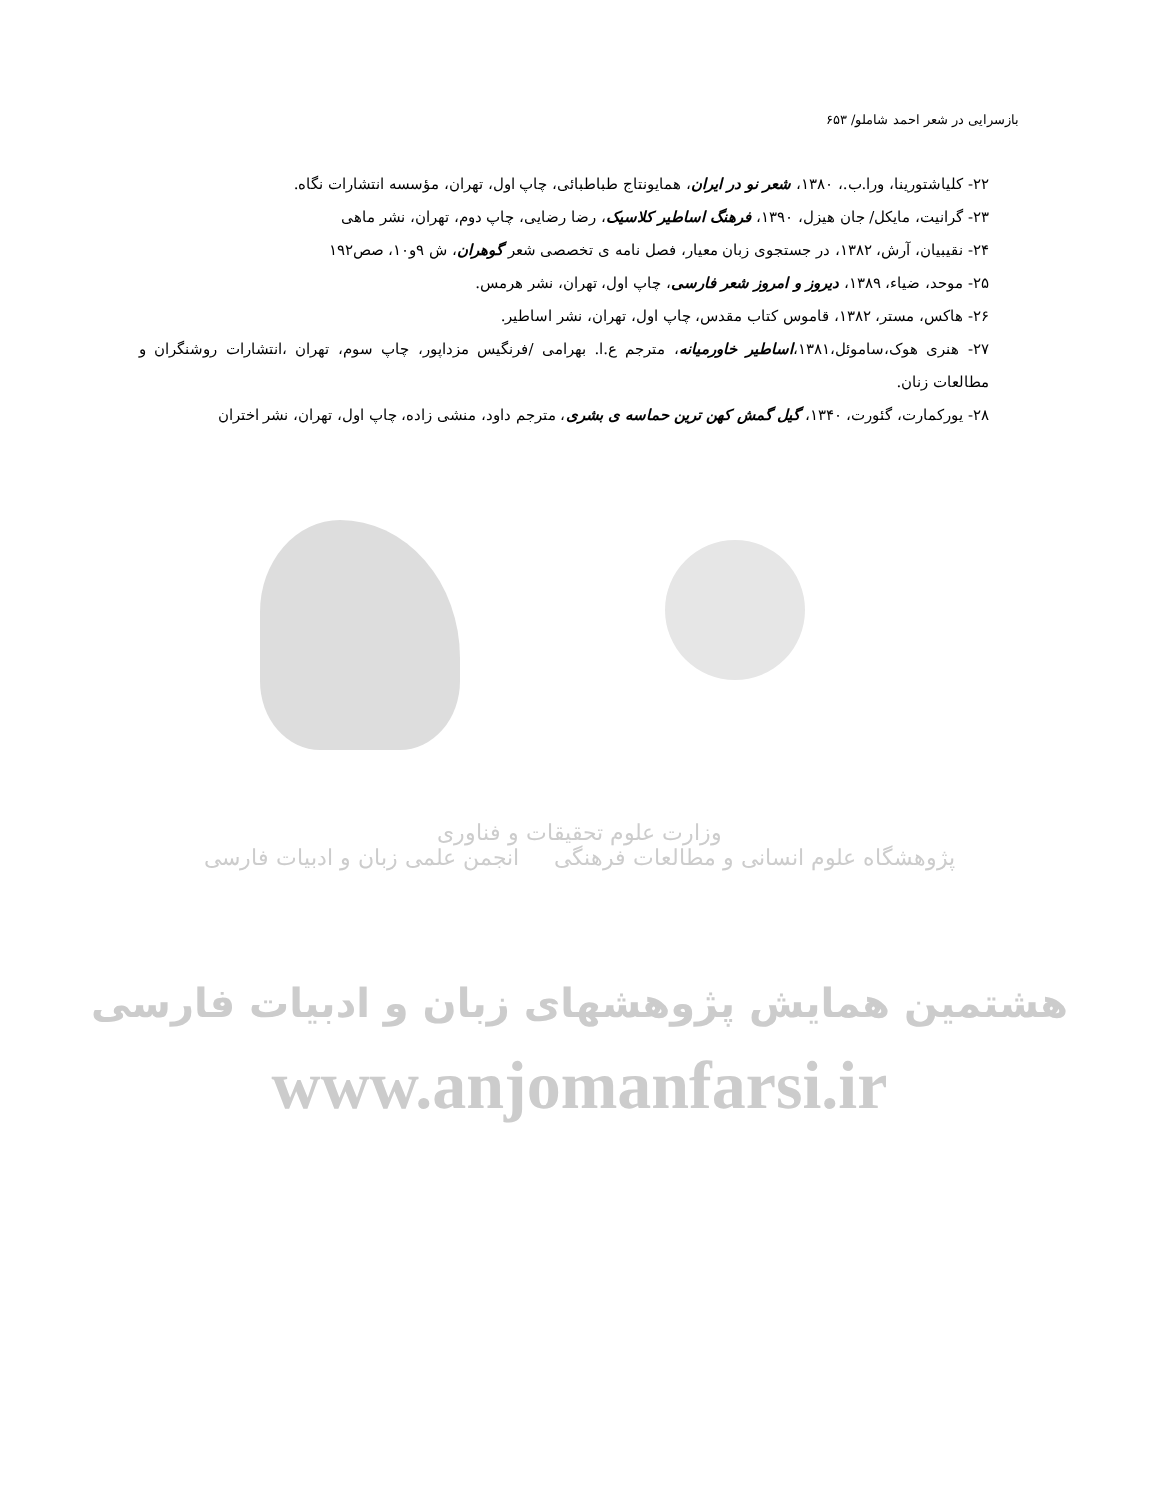بازسرایی در شعر احمد شاملو/ ۶۵۳
۲۲- کلیاشتورینا، ورا.ب.، ۱۳۸۰، شعر نو در ایران، همایونتاج طباطبائی، چاپ اول، تهران، مؤسسه انتشارات نگاه.
۲۳- گرانیت، مایکل/ جان هیزل، ۱۳۹۰، فرهنگ اساطیر کلاسیک، رضا رضایی، چاپ دوم، تهران، نشر ماهی
۲۴- نقیبیان، آرش، ۱۳۸۲، در جستجوی زبان معیار، فصل نامه ی تخصصی شعر گوهران، ش ۹و۱۰، صص۱۹۲
۲۵- موحد، ضیاء، ۱۳۸۹، دیروز و امروز شعر فارسی، چاپ اول، تهران، نشر هرمس.
۲۶- هاکس، مستر، ۱۳۸۲، قاموس کتاب مقدس، چاپ اول، تهران، نشر اساطیر.
۲۷- هنری هوک،ساموئل،۱۳۸۱،اساطیر خاورمیانه، مترجم ع.ا. بهرامی /فرنگیس مزداپور، چاپ سوم، تهران ،انتشارات روشنگران و مطالعات زنان.
۲۸- یورکمارت، گئورت، ۱۳۴۰، گیل گمش کهن ترین حماسه ی بشری، مترجم داود، منشی زاده، چاپ اول، تهران، نشر اختران
وزارت علوم تحقیقات و فناوری
پژوهشگاه علوم انسانی و مطالعات فرهنگی انجمن علمی زبان و ادبیات فارسی
هشتمین همایش پژوهشهای زبان و ادبیات فارسی
www.anjomanfarsi.ir